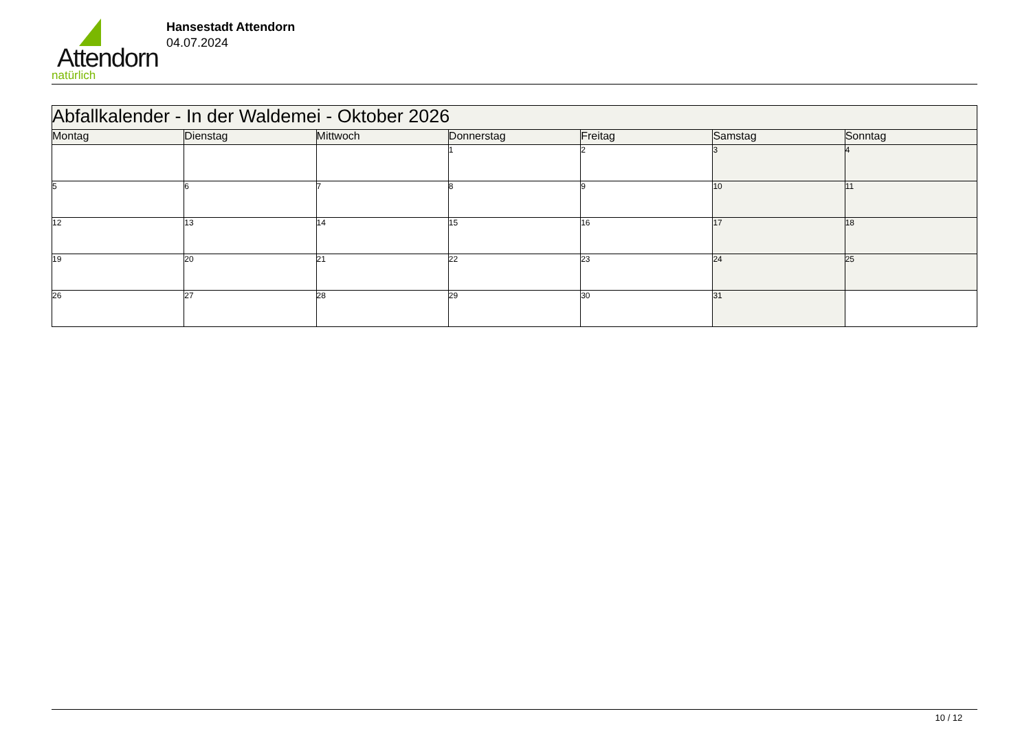Attendorn
natürlich
Hansestadt Attendorn
04.07.2024
| Abfallkalender - In der Waldemei - Oktober 2026 | | | | | | |
| Montag | Dienstag | Mittwoch | Donnerstag | Freitag | Samstag | Sonntag |
| | | | 1 | 2 | 3 | 4 |
| 5 | 6 | 7 | 8 | 9 | 10 | 11 |
| 12 | 13 | 14 | 15 | 16 | 17 | 18 |
| 19 | 20 | 21 | 22 | 23 | 24 | 25 |
| 26 | 27 | 28 | 29 | 30 | 31 | |
10 / 12